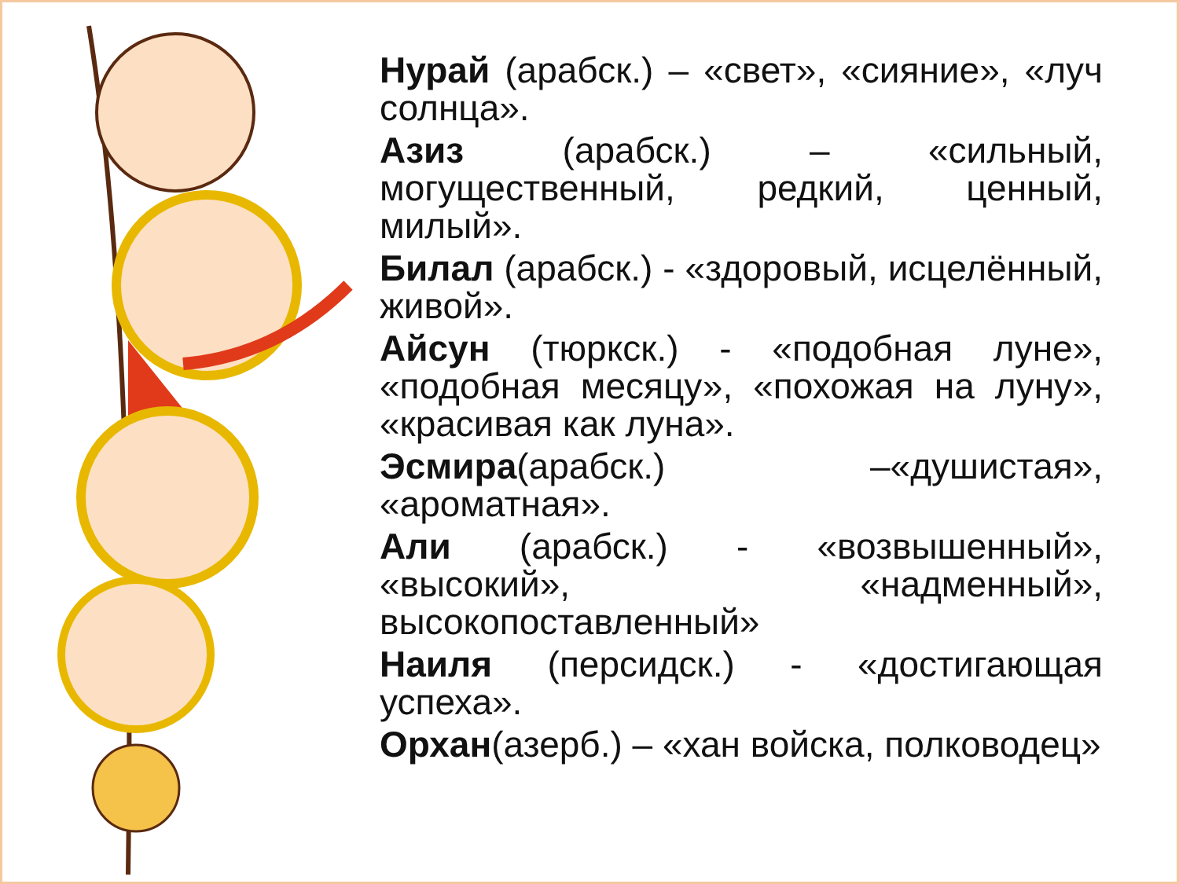Нурай (арабск.) – «свет», «сияние», «луч солнца».
Азиз (арабск.) – «сильный, могущественный, редкий, ценный, милый».
Билал (арабск.) - «здоровый, исцелённый, живой».
Айсун (тюркск.) - «подобная луне», «подобная месяцу», «похожая на луну», «красивая как луна».
Эсмира(арабск.) –«душистая», «ароматная».
Али (арабск.) - «возвышенный», «высокий», «надменный», высокопоставленный»
Наиля (персидск.) - «достигающая успеха».
Орхан(азерб.) – «хан войска, полководец»